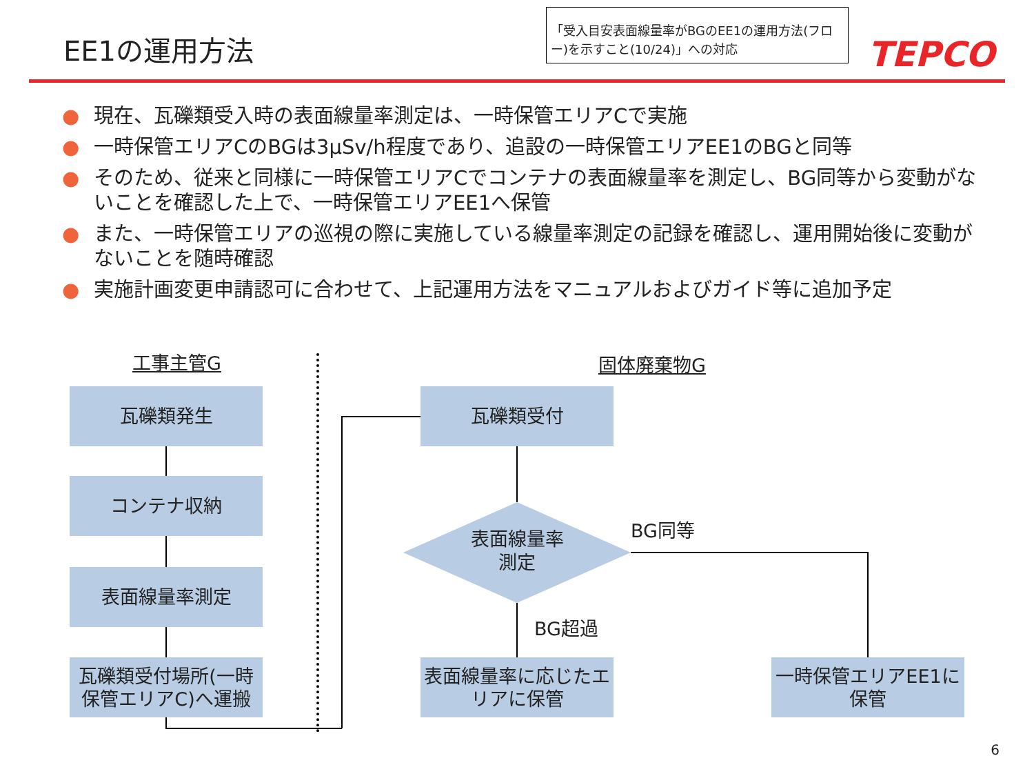EE1の運用方法
「受入目安表面線量率がBGのEE1の運用方法(フロー)を示すこと(10/24)」への対応
TEPCO
● 現在、瓦礫類受入時の表面線量率測定は、一時保管エリアCで実施
● 一時保管エリアCのBGは3μSv/h程度であり、追設の一時保管エリアEE1のBGと同等
● そのため、従来と同様に一時保管エリアCでコンテナの表面線量率を測定し、BG同等から変動がないことを確認した上で、一時保管エリアEE1へ保管
● また、一時保管エリアの巡視の際に実施している線量率測定の記録を確認し、運用開始後に変動がないことを随時確認
● 実施計画変更申請認可に合わせて、上記運用方法をマニュアルおよびガイド等に追加予定
工事主管G 固体廃棄物G
瓦礫類発生
コンテナ収納
表面線量率測定
瓦礫類受付場所(一時保管エリアC)へ運搬
瓦礫類受付
表面線量率測定
表面線量率に応じたエリアに保管
一時保管エリアEE1に保管
BG同等
BG超過
6